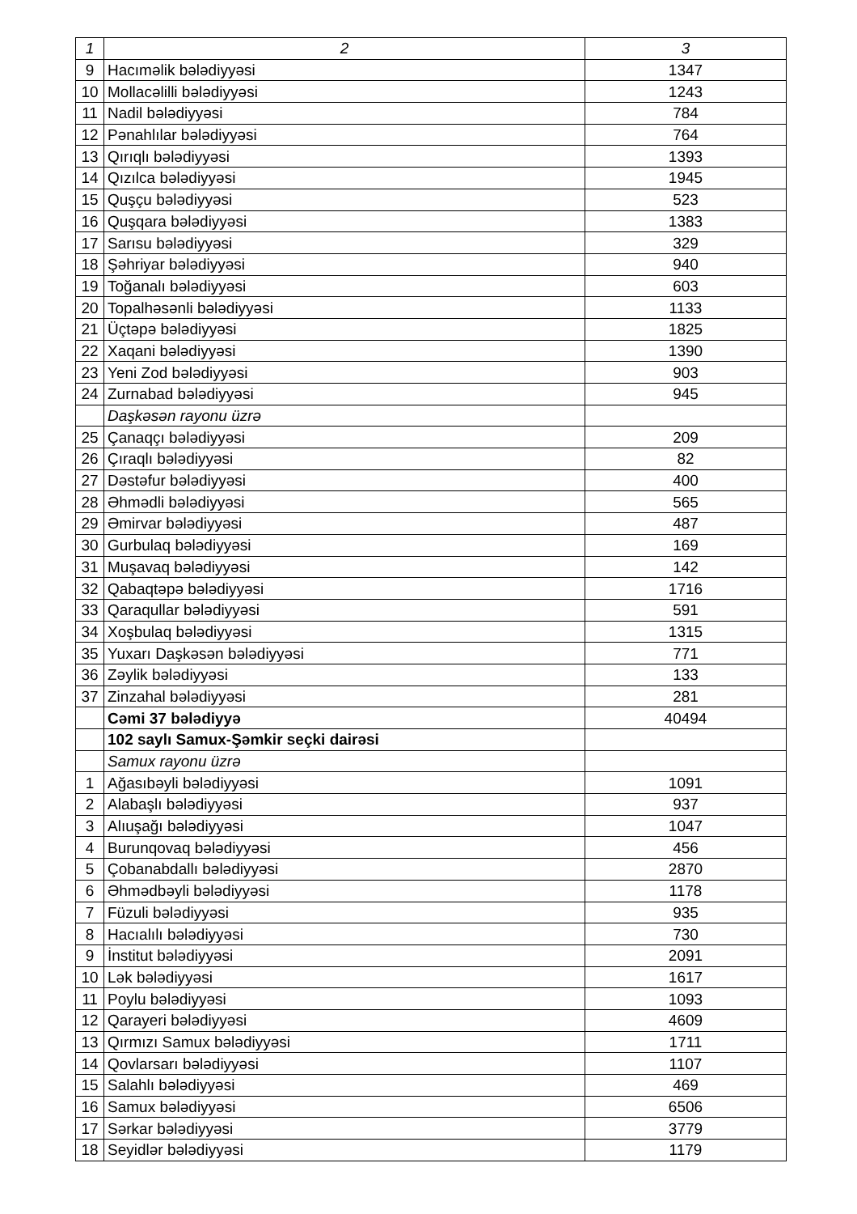| 1 | 2 | 3 |
| --- | --- | --- |
| 9 | Hacıməlik bələdiyyəsi | 1347 |
| 10 | Mollacəlilli bələdiyyəsi | 1243 |
| 11 | Nadil bələdiyyəsi | 784 |
| 12 | Pənahlılar bələdiyyəsi | 764 |
| 13 | Qırıqlı bələdiyyəsi | 1393 |
| 14 | Qızılca bələdiyyəsi | 1945 |
| 15 | Quşçu bələdiyyəsi | 523 |
| 16 | Quşqara bələdiyyəsi | 1383 |
| 17 | Sarısu bələdiyyəsi | 329 |
| 18 | Şəhriyar bələdiyyəsi | 940 |
| 19 | Toğanalı bələdiyyəsi | 603 |
| 20 | Topalhəsənli bələdiyyəsi | 1133 |
| 21 | Üçtəpə bələdiyyəsi | 1825 |
| 22 | Xaqani bələdiyyəsi | 1390 |
| 23 | Yeni Zod bələdiyyəsi | 903 |
| 24 | Zurnabad bələdiyyəsi | 945 |
| | Daşkəsən rayonu üzrə | |
| 25 | Çanaqçı bələdiyyəsi | 209 |
| 26 | Çıraqlı bələdiyyəsi | 82 |
| 27 | Dəstəfur bələdiyyəsi | 400 |
| 28 | Əhmədli bələdiyyəsi | 565 |
| 29 | Əmirvar bələdiyyəsi | 487 |
| 30 | Gurbulaq bələdiyyəsi | 169 |
| 31 | Muşavaq bələdiyyəsi | 142 |
| 32 | Qabaqtəpə bələdiyyəsi | 1716 |
| 33 | Qaraqullar bələdiyyəsi | 591 |
| 34 | Xoşbulaq bələdiyyəsi | 1315 |
| 35 | Yuxarı Daşkəsən bələdiyyəsi | 771 |
| 36 | Zəylik bələdiyyəsi | 133 |
| 37 | Zinzahal bələdiyyəsi | 281 |
| | Cəmi 37 bələdiyyə | 40494 |
| | 102 saylı Samux-Şəmkir seçki dairəsi | |
| | Samux rayonu üzrə | |
| 1 | Ağasıbəyli bələdiyyəsi | 1091 |
| 2 | Alabaşlı bələdiyyəsi | 937 |
| 3 | Alıuşağı bələdiyyəsi | 1047 |
| 4 | Burunqovaq bələdiyyəsi | 456 |
| 5 | Çobanabdallı bələdiyyəsi | 2870 |
| 6 | Əhmədbəyli bələdiyyəsi | 1178 |
| 7 | Füzuli bələdiyyəsi | 935 |
| 8 | Hacıalılı bələdiyyəsi | 730 |
| 9 | İnstitut bələdiyyəsi | 2091 |
| 10 | Lək bələdiyyəsi | 1617 |
| 11 | Poylu bələdiyyəsi | 1093 |
| 12 | Qarayeri bələdiyyəsi | 4609 |
| 13 | Qırmızı Samux bələdiyyəsi | 1711 |
| 14 | Qovlarsarı bələdiyyəsi | 1107 |
| 15 | Salahlı bələdiyyəsi | 469 |
| 16 | Samux bələdiyyəsi | 6506 |
| 17 | Sərkar bələdiyyəsi | 3779 |
| 18 | Seyidlər bələdiyyəsi | 1179 |